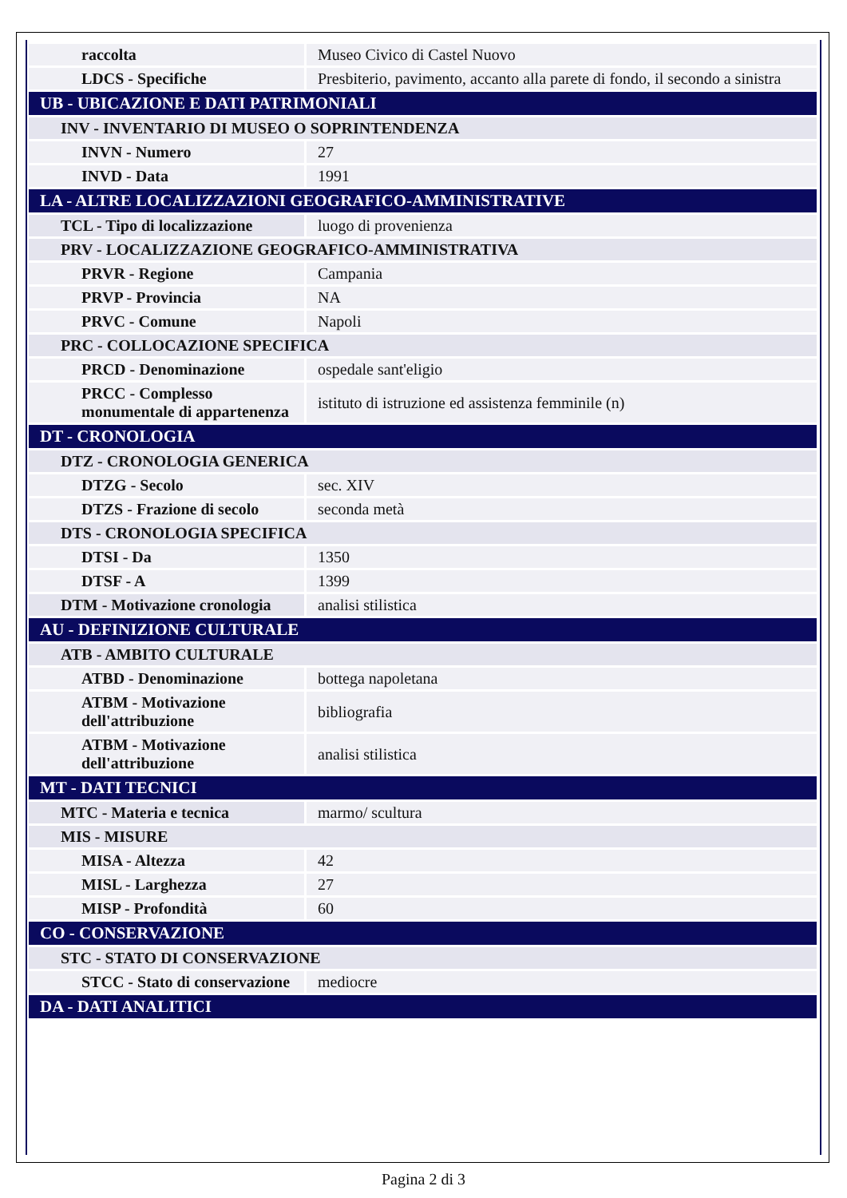| raccolta | Museo Civico di Castel Nuovo |
| LDCS - Specifiche | Presbiterio, pavimento, accanto alla parete di fondo, il secondo a sinistra |
| UB - UBICAZIONE E DATI PATRIMONIALI | |
| INV - INVENTARIO DI MUSEO O SOPRINTENDENZA | |
| INVN - Numero | 27 |
| INVD - Data | 1991 |
| LA - ALTRE LOCALIZZAZIONI GEOGRAFICO-AMMINISTRATIVE | |
| TCL - Tipo di localizzazione | luogo di provenienza |
| PRV - LOCALIZZAZIONE GEOGRAFICO-AMMINISTRATIVA | |
| PRVR - Regione | Campania |
| PRVP - Provincia | NA |
| PRVC - Comune | Napoli |
| PRC - COLLOCAZIONE SPECIFICA | |
| PRCD - Denominazione | ospedale sant'eligio |
| PRCC - Complesso monumentale di appartenenza | istituto di istruzione ed assistenza femminile (n) |
| DT - CRONOLOGIA | |
| DTZ - CRONOLOGIA GENERICA | |
| DTZG - Secolo | sec. XIV |
| DTZS - Frazione di secolo | seconda metà |
| DTS - CRONOLOGIA SPECIFICA | |
| DTSI - Da | 1350 |
| DTSF - A | 1399 |
| DTM - Motivazione cronologia | analisi stilistica |
| AU - DEFINIZIONE CULTURALE | |
| ATB - AMBITO CULTURALE | |
| ATBD - Denominazione | bottega napoletana |
| ATBM - Motivazione dell'attribuzione | bibliografia |
| ATBM - Motivazione dell'attribuzione | analisi stilistica |
| MT - DATI TECNICI | |
| MTC - Materia e tecnica | marmo/ scultura |
| MIS - MISURE | |
| MISA - Altezza | 42 |
| MISL - Larghezza | 27 |
| MISP - Profondità | 60 |
| CO - CONSERVAZIONE | |
| STC - STATO DI CONSERVAZIONE | |
| STCC - Stato di conservazione | mediocre |
| DA - DATI ANALITICI | |
Pagina 2 di 3